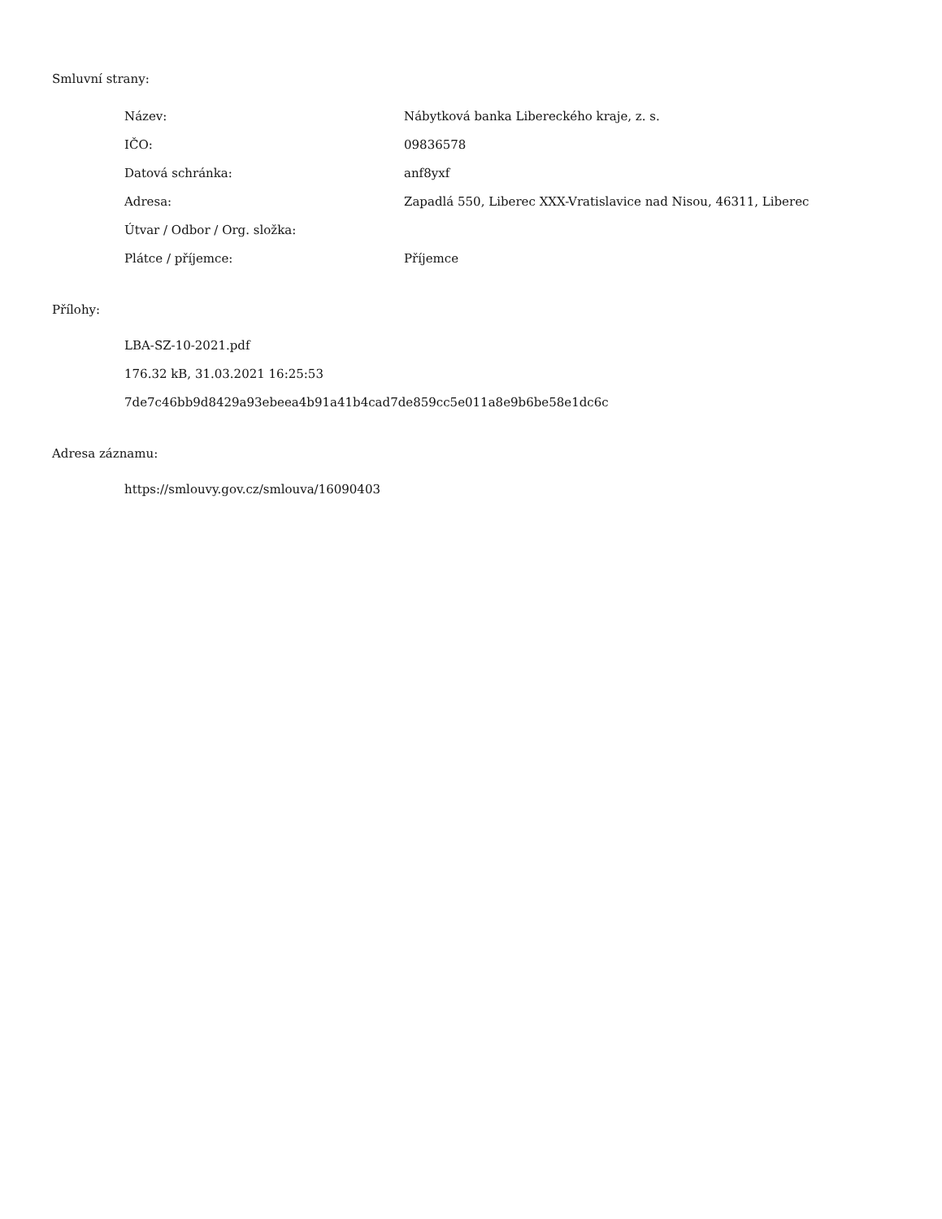Smluvní strany:
| Název: | Nábytková banka Libereckého kraje, z. s. |
| IČO: | 09836578 |
| Datová schránka: | anf8yxf |
| Adresa: | Zapadlá 550, Liberec XXX-Vratislavice nad Nisou, 46311, Liberec |
| Útvar / Odbor / Org. složka: | |
| Plátce / příjemce: | Příjemce |
Přílohy:
LBA-SZ-10-2021.pdf
176.32 kB, 31.03.2021 16:25:53
7de7c46bb9d8429a93ebeea4b91a41b4cad7de859cc5e011a8e9b6be58e1dc6c
Adresa záznamu:
https://smlouvy.gov.cz/smlouva/16090403